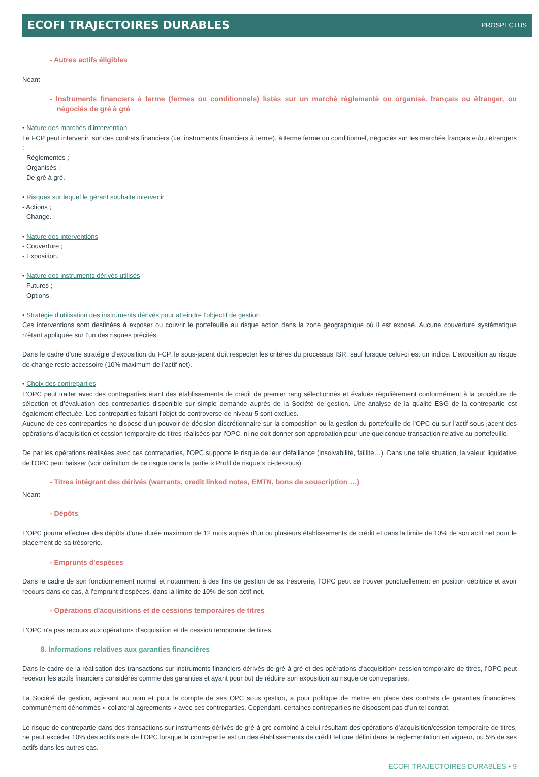ECOFI TRAJECTOIRES DURABLES PROSPECTUS
- Autres actifs éligibles
Néant
- Instruments financiers à terme (fermes ou conditionnels) listés sur un marché réglementé ou organisé, français ou étranger, ou négociés de gré à gré
• Nature des marchés d’intervention
Le FCP peut intervenir, sur des contrats financiers (i.e. instruments financiers à terme), à terme ferme ou conditionnel, négociés sur les marchés français et/ou étrangers :
- Réglementés ;
- Organisés ;
- De gré à gré.
• Risques sur lequel le gérant souhaite intervenir
- Actions ;
- Change.
• Nature des interventions
- Couverture ;
- Exposition.
• Nature des instruments dérivés utilisés
- Futures ;
- Options.
• Stratégie d’utilisation des instruments dérivés pour atteindre l’objectif de gestion
Ces interventions sont destinées à exposer ou couvrir le portefeuille au risque action dans la zone géographique où il est exposé. Aucune couverture systématique n’étant appliquée sur l’un des risques précités.
Dans le cadre d’une stratégie d’exposition du FCP, le sous-jacent doit respecter les critères du processus ISR, sauf lorsque celui-ci est un indice. L’exposition au risque de change reste accessoire (10% maximum de l’actif net).
• Choix des contreparties
L'OPC peut traiter avec des contreparties étant des établissements de crédit de premier rang sélectionnés et évalués régulièrement conformément à la procédure de sélection et d’évaluation des contreparties disponible sur simple demande auprès de la Société de gestion. Une analyse de la qualité ESG de la contrepartie est également effectuée. Les contreparties faisant l'objet de controverse de niveau 5 sont exclues.
Aucune de ces contreparties ne dispose d’un pouvoir de décision discrétionnaire sur la composition ou la gestion du portefeuille de l'OPC ou sur l’actif sous-jacent des opérations d’acquisition et cession temporaire de titres réalisées par l'OPC, ni ne doit donner son approbation pour une quelconque transaction relative au portefeuille.
De par les opérations réalisées avec ces contreparties, l'OPC supporte le risque de leur défaillance (insolvabilité, faillite…). Dans une telle situation, la valeur liquidative de l'OPC peut baisser (voir définition de ce risque dans la partie « Profil de risque » ci-dessous).
- Titres intégrant des dérivés (warrants, credit linked notes, EMTN, bons de souscription …)
Néant
- Dépôts
L'OPC pourra effectuer des dépôts d’une durée maximum de 12 mois auprès d’un ou plusieurs établissements de crédit et dans la limite de 10% de son actif net pour le placement de sa trésorerie.
- Emprunts d'espèces
Dans le cadre de son fonctionnement normal et notamment à des fins de gestion de sa trésorerie, l’OPC peut se trouver ponctuellement en position débitrice et avoir recours dans ce cas, à l’emprunt d’espèces, dans la limite de 10% de son actif net.
- Opérations d'acquisitions et de cessions temporaires de titres
L'OPC n'a pas recours aux opérations d'acquisition et de cession temporaire de titres.
8. Informations relatives aux garanties financières
Dans le cadre de la réalisation des transactions sur instruments financiers dérivés de gré à gré et des opérations d’acquisition/ cession temporaire de titres, l’OPC peut recevoir les actifs financiers considérés comme des garanties et ayant pour but de réduire son exposition au risque de contreparties.
La Société de gestion, agissant au nom et pour le compte de ses OPC sous gestion, a pour politique de mettre en place des contrats de garanties financières, communément dénommés « collateral agreements » avec ses contreparties. Cependant, certaines contreparties ne disposent pas d’un tel contrat.
Le risque de contrepartie dans des transactions sur instruments dérivés de gré à gré combiné à celui résultant des opérations d’acquisition/cession temporaire de titres, ne peut excéder 10% des actifs nets de l’OPC lorsque la contrepartie est un des établissements de crédit tel que défini dans la réglementation en vigueur, ou 5% de ses actifs dans les autres cas.
ECOFI TRAJECTOIRES DURABLES • 9